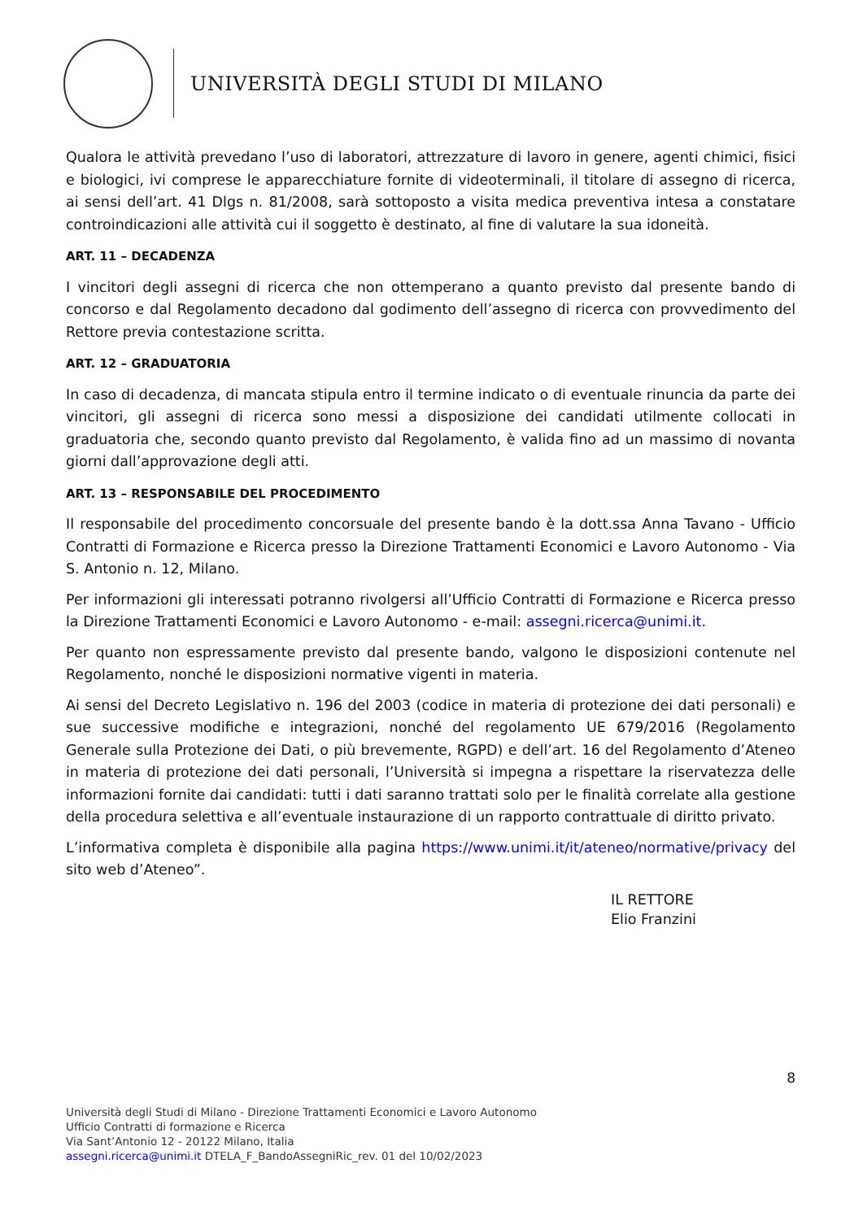UNIVERSITÀ DEGLI STUDI DI MILANO
Qualora le attività prevedano l’uso di laboratori, attrezzature di lavoro in genere, agenti chimici, fisici e biologici, ivi comprese le apparecchiature fornite di videoterminali, il titolare di assegno di ricerca, ai sensi dell’art. 41 Dlgs n. 81/2008, sarà sottoposto a visita medica preventiva intesa a constatare controindicazioni alle attività cui il soggetto è destinato, al fine di valutare la sua idoneità.
ART. 11 – DECADENZA
I vincitori degli assegni di ricerca che non ottemperano a quanto previsto dal presente bando di concorso e dal Regolamento decadono dal godimento dell’assegno di ricerca con provvedimento del Rettore previa contestazione scritta.
ART. 12 – GRADUATORIA
In caso di decadenza, di mancata stipula entro il termine indicato o di eventuale rinuncia da parte dei vincitori, gli assegni di ricerca sono messi a disposizione dei candidati utilmente collocati in graduatoria che, secondo quanto previsto dal Regolamento, è valida fino ad un massimo di novanta giorni dall’approvazione degli atti.
ART. 13 – RESPONSABILE DEL PROCEDIMENTO
Il responsabile del procedimento concorsuale del presente bando è la dott.ssa Anna Tavano - Ufficio Contratti di Formazione e Ricerca presso la Direzione Trattamenti Economici e Lavoro Autonomo - Via S. Antonio n. 12, Milano.
Per informazioni gli interessati potranno rivolgersi all’Ufficio Contratti di Formazione e Ricerca presso la Direzione Trattamenti Economici e Lavoro Autonomo - e-mail: assegni.ricerca@unimi.it.
Per quanto non espressamente previsto dal presente bando, valgono le disposizioni contenute nel Regolamento, nonché le disposizioni normative vigenti in materia.
Ai sensi del Decreto Legislativo n. 196 del 2003 (codice in materia di protezione dei dati personali) e sue successive modifiche e integrazioni, nonché del regolamento UE 679/2016 (Regolamento Generale sulla Protezione dei Dati, o più brevemente, RGPD) e dell’art. 16 del Regolamento d’Ateneo in materia di protezione dei dati personali, l’Università si impegna a rispettare la riservatezza delle informazioni fornite dai candidati: tutti i dati saranno trattati solo per le finalità correlate alla gestione della procedura selettiva e all’eventuale instaurazione di un rapporto contrattuale di diritto privato.
L’informativa completa è disponibile alla pagina https://www.unimi.it/it/ateneo/normative/privacy del sito web d’Ateneo”.
IL RETTORE
Elio Franzini
8
Università degli Studi di Milano - Direzione Trattamenti Economici e Lavoro Autonomo
Ufficio Contratti di formazione e Ricerca
Via Sant’Antonio 12 - 20122 Milano, Italia
assegni.ricerca@unimi.it DTELA_F_BandoAssegniRic_rev. 01 del 10/02/2023